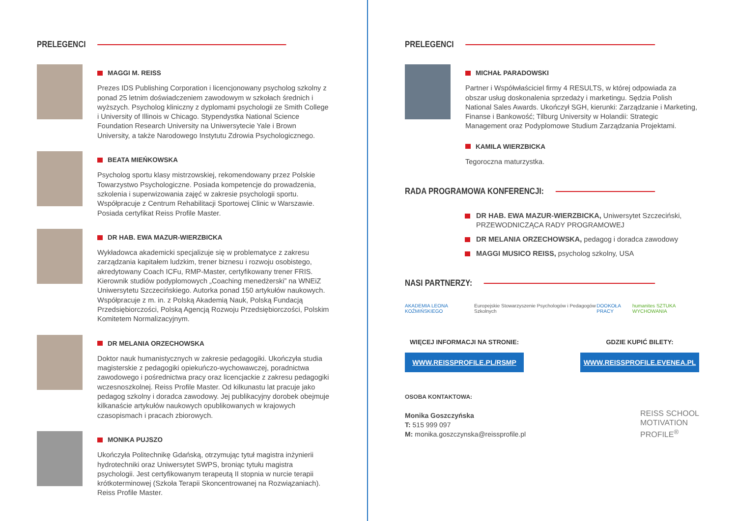PRELEGENCI
MAGGI M. REISS
Prezes IDS Publishing Corporation i licencjonowany psycholog szkolny z ponad 25 letnim doświadczeniem zawodowym w szkołach średnich i wyższych. Psycholog kliniczny z dyplomami psychologii ze Smith College i University of Illinois w Chicago. Stypendystka National Science Foundation Research University na Uniwersytecie Yale i Brown University, a także Narodowego Instytutu Zdrowia Psychologicznego.
BEATA MIEŃKOWSKA
Psycholog sportu klasy mistrzowskiej, rekomendowany przez Polskie Towarzystwo Psychologiczne. Posiada kompetencje do prowadzenia, szkolenia i superwizowania zajęć w zakresie psychologii sportu. Współpracuje z Centrum Rehabilitacji Sportowej Clinic w Warszawie. Posiada certyfikat Reiss Profile Master.
DR HAB. EWA MAZUR-WIERZBICKA
Wykładowca akademicki specjalizuje się w problematyce z zakresu zarządzania kapitałem ludzkim, trener biznesu i rozwoju osobistego, akredytowany Coach ICFu, RMP-Master, certyfikowany trener FRIS. Kierownik studiów podyplomowych „Coaching menedżerski” na WNEiZ Uniwersytetu Szczecińskiego. Autorka ponad 150 artykułów naukowych. Współpracuje z m. in. z Polską Akademią Nauk, Polską Fundacją Przedsiębiorczości, Polską Agencją Rozwoju Przedsiębiorczości, Polskim Komitetem Normalizacyjnym.
DR MELANIA ORZECHOWSKA
Doktor nauk humanistycznych w zakresie pedagogiki. Ukończyła studia magisterskie z pedagogiki opiekuńczo-wychowawczej, poradnictwa zawodowego i pośrednictwa pracy oraz licencjackie z zakresu pedagogiki wczesnoszkolnej. Reiss Profile Master. Od kilkunastu lat pracuje jako pedagog szkolny i doradca zawodowy. Jej publikacyjny dorobek obejmuje kilkanaście artykułów naukowych opublikowanych w krajowych czasopismach i pracach zbiorowych.
MONIKA PUJSZO
Ukończyła Politechnikę Gdańską, otrzymując tytuł magistra inżynierii hydrotechniki oraz Uniwersytet SWPS, broniąc tytułu magistra psychologii. Jest certyfikowanym terapeutą II stopnia w nurcie terapii krótkoterminowej (Szkoła Terapii Skoncentrowanej na Rozwiązaniach). Reiss Profile Master.
PRELEGENCI
MICHAŁ PARADOWSKI
Partner i Współwłaściciel firmy 4 RESULTS, w której odpowiada za obszar usług doskonalenia sprzedaży i marketingu. Sędzia Polish National Sales Awards. Ukończył SGH, kierunki: Zarządzanie i Marketing, Finanse i Bankowość; Tilburg University w Holandii: Strategic Management oraz Podyplomowe Studium Zarządzania Projektami.
KAMILA WIERZBICKA
Tegoroczna maturzystka.
RADA PROGRAMOWA KONFERENCJI:
DR HAB. EWA MAZUR-WIERZBICKA, Uniwersytet Szczeciński, PRZEWODNICZĄCA RADY PROGRAMOWEJ
DR MELANIA ORZECHOWSKA, pedagog i doradca zawodowy
MAGGI MUSICO REISS, psycholog szkolny, USA
NASI PARTNERZY:
AKADEMIA LEONA KOŹMIŃSKIEGO Europejskie Stowarzyszenie Psychologów i Pedagogów Szkolnych DOOKOŁA PRACY humanites SZTUKA WYCHOWANIA
WIĘCEJ INFORMACJI NA STRONIE:
WWW.REISSPROFILE.PL/RSMP
GDZIE KUPIĆ BILETY:
WWW.REISSPROFILE.EVENEA.PL
OSOBA KONTAKTOWA:
Monika Goszczyńska
T: 515 999 097
M: monika.goszczynska@reissprofile.pl
REISS SCHOOL
MOTIVATION
PROFILE<sup>®</sup>